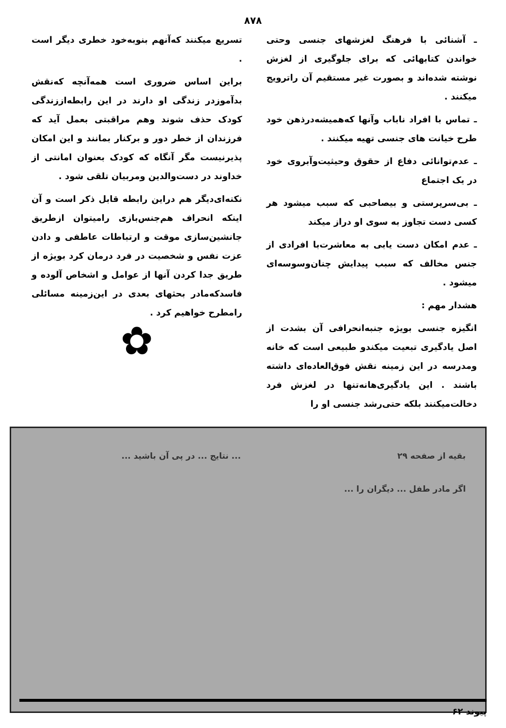۸۷۸
ـ آشنائی با فرهنگ لغزشهای جنسی وحتی خواندن کتابهائی که برای جلوگیری از لغزش نوشته شده‌اند و بصورت غیر مستقیم آن راترویج میکنند .
ـ تماس با افراد ناباب وآنها که‌همیشه‌درذهن خود طرح خیانت های جنسی تهیه میکنند .
ـ عدم‌توانائی دفاع از حقوق وحیثیت‌وآبروی خود در یک اجتماع
ـ بی‌سرپرستی و بیصاحبی که سبب میشود هر کسی دست تجاوز به سوی او دراز میکند
ـ عدم امکان دست یابی به معاشرت‌با افرادی از جنس مخالف که سبب پیدایش چنان‌وسوسه‌ای میشود .
هشدار مهم :
انگیزه جنسی بویژه جنبه‌انحرافی آن بشدت از اصل یادگیری تبعیت میکندو طبیعی است که خانه ومدرسه در این زمینه نقش فوق‌العاده‌ای داشته باشند . این یادگیری‌ها‌نه‌تنها در لغزش فرد دخالت‌میکنند بلکه حتی‌رشد جنسی او را
تسریع میکنند که‌آنهم بنوبه‌خود خطری دیگر است .
براین اساس ضروری است همه‌آنچه که‌نقش بدآموزدر زندگی او دارند در این رابطه‌اززندگی کودک حذف شوند وهم مراقبتی بعمل آید که فرزندان از خطر دور و برکنار بمانند و این امکان پذیرنیست مگر آنگاه که کودک بعنوان امانتی از خداوند در دست‌والدین ومربیان تلقی شود .
نکته‌ای‌دیگر هم دراین رابطه قابل ذکر است و آن اینکه انحراف هم‌جنس‌بازی رامیتوان ازطریق جانشین‌سازی موقت و ارتباطات عاطفی و دادن عزت نفس و شخصیت در فرد درمان کرد بویژه از طریق جدا کردن آنها از عوامل و اشخاص آلوده و فاسدکه‌مادر بحثهای بعدی در این‌زمینه مسائلی رامطرح خواهیم کرد .
✿
بقیه از صفحه ۲۹
اگر مادر طفل ... دیگران را ...
... نتایج ... در پی آن باشید ...
پیوند ۶۲